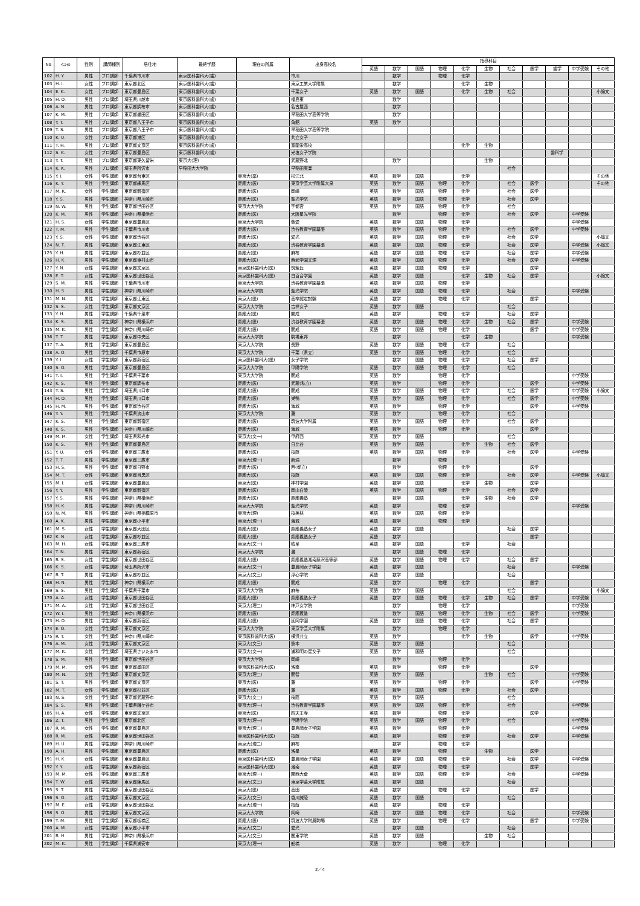| No | ｲﾆｼｬﾙ | 性別 | 講師種別 | 居住地 | 最終学歴 | 現在の所属 | 出身高校名 | 指導科目 | | | | | | | | | | |
| --- | --- | --- | --- | --- | --- | --- | --- | --- | --- | --- | --- | --- | --- | --- | --- | --- | --- | --- |
| | | | | | | | | 英語 | 数学 | 国語 | 物理 | 化学 | 生物 | 社会 | 医学 | 歯学 | 中学受験 | その他 |
| 102 | H. Y. | 男性 | プロ講師 | 千葉県市川市 | 東京医科歯科大(歯) | | 市川 | | 数学 | | 物理 | 化学 | | | | | | |
| 103 | H. I. | 女性 | プロ講師 | 東京都北区 | 東京医科歯科大(歯) | | 東京工業大学附属 | | 数学 | | | 化学 | 生物 | | | | | |
| 104 | E. K. | 女性 | プロ講師 | 東京都豊島区 | 東京医科歯科大(歯) | | 千葉女子 | 英語 | 数学 | 国語 | | 化学 | 生物 | 社会 | | | | 小論文 |
| 105 | H. O. | 男性 | プロ講師 | 埼玉県川越市 | 東京医科歯科大(歯) | | 福島東 | | 数学 | | | | | | | | | |
| 106 | A. N. | 男性 | プロ講師 | 東京都調布市 | 東京医科歯科大(歯) | | 名古屋西 | | 数学 | | | | | | | | | |
| 107 | K. M. | 男性 | プロ講師 | 東京都墨田区 | 東京医科歯科大(歯) | | 早稲田大学高等学院 | | 数学 | | | | | | | | | |
| 108 | Y. T. | 男性 | プロ講師 | 東京都八王子市 | 東京医科歯科大(歯) | | 角館 | 英語 | 数学 | | | | | | | | | |
| 109 | T. S. | 男性 | プロ講師 | 東京都八王子市 | 東京医科歯科大(歯) | | 早稲田大学高等学院 | | | | | | | | | | | |
| 110 | K. U. | 女性 | プロ講師 | 東京都港区 | 東京医科歯科大(歯) | | 共立女子 | | | | | | | | | | | |
| 111 | T. H. | 男性 | プロ講師 | 東京都文京区 | 東京医科歯科大(歯) | | 室蘭栄高校 | | | | | 化学 | 生物 | | | | | |
| 112 | S. K. | 女性 | プロ講師 | 東京都豊島区 | 東京医科歯科大(歯) | | 光塩女子学院 | | | | | | | | | 歯科学 | | |
| 113 | Y. T. | 男性 | プロ講師 | 東京都東久留米 | 東京大(理) | | 武蔵野北 | | 数学 | | | | 生物 | | | | | |
| 114 | K. K. | 男性 | プロ講師 | 埼玉県所沢市 | 早稲田大大学院 | | 早稲田実業 | | | | | | | 社会 | | | | |
| 115 | Y. I. | 女性 | 学生講師 | 東京都台東区 | | 東京大(薬) | 松江北 | 英語 | 数学 | 国語 | | 化学 | | | | | | その他 |
| 116 | K. Y. | 男性 | 学生講師 | 東京都練馬区 | | 慶應大(医) | 東京学芸大学附属大泉 | 英語 | 数学 | 国語 | 物理 | 化学 | | 社会 | 医学 | | | その他 |
| 117 | M. K. | 女性 | 学生講師 | 東京都新宿区 | | 慶應大(医) | 岡崎 | 英語 | 数学 | 国語 | 物理 | 化学 | | 社会 | 医学 | | | |
| 118 | Y. S. | 男性 | 学生講師 | 神奈川県川崎市 | | 慶應大(医) | 聖光学院 | 英語 | 数学 | 国語 | 物理 | 化学 | | 社会 | 医学 | | | |
| 119 | N. W. | 男性 | 学生講師 | 東京都世田谷区 | | 東京大大学院 | 宇都宮 | 英語 | 数学 | 国語 | 物理 | 化学 | | 社会 | | | | |
| 120 | K. M. | 男性 | 学生講師 | 神奈川県横浜市 | | 慶應大(医) | 大阪星光学院 | | 数学 | | 物理 | 化学 | | 社会 | 医学 | | 中学受験 | |
| 121 | H. S. | 女性 | 学生講師 | 東京都豊島区 | | 東京大大学院 | 敬愛 | 英語 | 数学 | 国語 | 物理 | 化学 | | | | | 中学受験 | |
| 122 | T. M. | 男性 | 学生講師 | 千葉県市川市 | | 慶應大(医) | 渋谷教育学園幕張 | 英語 | 数学 | 国語 | 物理 | 化学 | | 社会 | 医学 | | 中学受験 | |
| 123 | Y. S. | 女性 | 学生講師 | 東京都渋谷区 | | 慶應大(医) | 愛光 | 英語 | 数学 | 国語 | 物理 | 化学 | | 社会 | 医学 | | | 小論文 |
| 124 | N. T. | 男性 | 学生講師 | 東京都江東区 | | 慶應大(医) | 渋谷教育学園幕張 | 英語 | 数学 | 国語 | 物理 | 化学 | | 社会 | 医学 | | 中学受験 | 小論文 |
| 125 | Y. H. | 男性 | 学生講師 | 東京都杉並区 | | 慶應大(医) | 麻布 | 英語 | 数学 | 国語 | 物理 | 化学 | | 社会 | 医学 | | 中学受験 | |
| 126 | H. K. | 男性 | 学生講師 | 東京都東村山市 | | 慶應大(医) | 西武学園文理 | 英語 | 数学 | 国語 | 物理 | 化学 | | 社会 | 医学 | | 中学受験 | |
| 127 | Y. N. | 女性 | 学生講師 | 東京都文京区 | | 東京医科歯科大(医) | 筑紫丘 | 英語 | 数学 | 国語 | 物理 | 化学 | | | 医学 | | | |
| 128 | E. T. | 女性 | 学生講師 | 東京都世田谷区 | | 東京医科歯科大(医) | 白百合学園 | 英語 | 数学 | 国語 | | 化学 | 生物 | 社会 | 医学 | | | 小論文 |
| 129 | S. M. | 男性 | 学生講師 | 千葉県市川市 | | 東京大大学院 | 渋谷教育学園幕張 | 英語 | 数学 | 国語 | 物理 | 化学 | | | | | | |
| 130 | H. S. | 男性 | 学生講師 | 神奈川県川崎市 | | 東京大大学院 | 聖光学院 | 英語 | 数学 | 国語 | 物理 | 化学 | | 社会 | | | 中学受験 | |
| 131 | M. N. | 男性 | 学生講師 | 東京都江東区 | | 東京大(医) | 高卒認定試験 | 英語 | 数学 | | 物理 | 化学 | | | 医学 | | | |
| 132 | S. S. | 女性 | 学生講師 | 東京都文京区 | | 東京大大学院 | 吉祥女子 | 英語 | 数学 | 国語 | | | | 社会 | | | | |
| 133 | Y. H. | 男性 | 学生講師 | 千葉県千葉市 | | 慶應大(医) | 開成 | 英語 | 数学 | | 物理 | 化学 | | 社会 | 医学 | | | |
| 134 | K. S. | 男性 | 学生講師 | 神奈川県横浜市 | | 慶應大(医) | 渋谷教育学園幕張 | 英語 | 数学 | 国語 | 物理 | 化学 | 生物 | 社会 | 医学 | | 中学受験 | |
| 135 | M. K. | 男性 | 学生講師 | 神奈川県川崎市 | | 慶應大(医) | 開成 | 英語 | 数学 | 国語 | 物理 | 化学 | | | 医学 | | 中学受験 | |
| 136 | T. T. | 男性 | 学生講師 | 東京都中央区 | | 東京大大学院 | 駒場東邦 | | 数学 | | | 化学 | 生物 | | | | 中学受験 | |
| 137 | T. A. | 男性 | 学生講師 | 東京都豊島区 | | 東京大大学院 | 長野 | 英語 | 数学 | 国語 | 物理 | 化学 | | 社会 | | | | |
| 138 | A. O. | 男性 | 学生講師 | 千葉県市原市 | | 東京大大学院 | 千葉（県立） | 英語 | 数学 | 国語 | 物理 | 化学 | | 社会 | | | | |
| 139 | Y. I. | 女性 | 学生講師 | 東京都新宿区 | | 東京医科歯科大(医) | 女子学院 | | 数学 | 国語 | 物理 | 化学 | | 社会 | 医学 | | | |
| 140 | S. O. | 男性 | 学生講師 | 東京都豊島区 | | 東京大大学院 | 甲陽学院 | 英語 | 数学 | 国語 | 物理 | 化学 | | 社会 | | | | |
| 141 | T. I. | 男性 | 学生講師 | 千葉県千葉市 | | 東京大大学院 | 開成 | 英語 | 数学 | | 物理 | 化学 | | | | | 中学受験 | |
| 142 | K. S. | 男性 | 学生講師 | 東京都調布市 | | 慶應大(医) | 武蔵(私立) | 英語 | 数学 | | 物理 | 化学 | | | 医学 | | 中学受験 | |
| 143 | T. S. | 男性 | 学生講師 | 埼玉県川口市 | | 慶應大(医) | 開成 | 英語 | 数学 | 国語 | 物理 | 化学 | | 社会 | 医学 | | 中学受験 | 小論文 |
| 144 | H. O. | 男性 | 学生講師 | 埼玉県川口市 | | 慶應大(医) | 巣鴨 | 英語 | 数学 | 国語 | 物理 | 化学 | | 社会 | 医学 | | 中学受験 | |
| 145 | H. M. | 男性 | 学生講師 | 東京都渋谷区 | | 慶應大(医) | 海城 | 英語 | 数学 | | 物理 | 化学 | | | 医学 | | 中学受験 | |
| 146 | Y. Y. | 男性 | 学生講師 | 千葉県流山市 | | 東京大大学院 | 灘 | 英語 | 数学 | | 物理 | 化学 | | 社会 | | | | |
| 147 | K. S. | 男性 | 学生講師 | 東京都新宿区 | | 慶應大(医) | 筑波大学附属 | 英語 | 数学 | 国語 | 物理 | 化学 | | 社会 | 医学 | | | |
| 148 | K. S. | 男性 | 学生講師 | 神奈川県川崎市 | | 慶應大(医) | 海城 | 英語 | 数学 | | 物理 | 化学 | | | 医学 | | | |
| 149 | M. M. | 女性 | 学生講師 | 埼玉県和光市 | | 東京大(文一) | 甲府西 | 英語 | 数学 | 国語 | | | | 社会 | | | | |
| 150 | K. S. | 男性 | 学生講師 | 東京都豊島区 | | 慶應大(医) | 日比谷 | 英語 | 数学 | 国語 | | 化学 | 生物 | 社会 | 医学 | | | |
| 151 | Y. U. | 女性 | 学生講師 | 東京都三鷹市 | | 慶應大(医) | 桜蔭 | 英語 | 数学 | 国語 | 物理 | 化学 | | 社会 | 医学 | | 中学受験 | |
| 152 | T. T. | 男性 | 学生講師 | 東京都三鷹市 | | 東京大(理一) | 新潟 | | 数学 | | 物理 | | | | | | | |
| 153 | H. S. | 男性 | 学生講師 | 東京都日野市 | | 慶應大(医) | 西(都立) | | 数学 | | 物理 | 化学 | | | 医学 | | | |
| 154 | M. T. | 女性 | 学生講師 | 東京都目黒区 | | 慶應大(医) | 桜蔭 | 英語 | 数学 | 国語 | 物理 | 化学 | | 社会 | 医学 | | 中学受験 | 小論文 |
| 155 | M. I. | 女性 | 学生講師 | 東京都豊島区 | | 東京大(医) | 神村学園 | 英語 | 数学 | 国語 | | 化学 | 生物 | | 医学 | | | |
| 156 | Y. Y. | 男性 | 学生講師 | 東京都新宿区 | | 慶應大(医) | 岡山白陵 | 英語 | 数学 | 国語 | 物理 | 化学 | | 社会 | 医学 | | | |
| 157 | Y. S. | 男性 | 学生講師 | 神奈川県横浜市 | | 慶應大(医) | 慶應義塾 | | 数学 | 国語 | | 化学 | 生物 | 社会 | 医学 | | | |
| 158 | H. K. | 男性 | 学生講師 | 神奈川県川崎市 | | 東京大大学院 | 聖光学院 | 英語 | 数学 | | 物理 | 化学 | | | | | 中学受験 | |
| 159 | N. M. | 男性 | 学生講師 | 神奈川県相模原市 | | 東京大(理) | 桜美林 | 英語 | 数学 | 国語 | 物理 | 化学 | | | | | | |
| 160 | A. K. | 男性 | 学生講師 | 東京都小平市 | | 東京大(理一) | 海城 | 英語 | 数学 | | 物理 | 化学 | | | | | | |
| 161 | M. S. | 女性 | 学生講師 | 東京都大田区 | | 慶應大(医) | 慶應義塾女子 | 英語 | 数学 | 国語 | | | | 社会 | 医学 | | | |
| 162 | K. N. | 女性 | 学生講師 | 東京都杉並区 | | 慶應大(医) | 慶應義塾女子 | 英語 | 数学 | | | | | | 医学 | | | |
| 163 | M. H. | 女性 | 学生講師 | 東京都三鷹市 | | 東京大(文一) | 岐阜 | 英語 | 数学 | 国語 | | 化学 | | 社会 | | | | |
| 164 | T. N. | 男性 | 学生講師 | 東京都新宿区 | | 東京大大学院 | 灘 | | 数学 | 国語 | 物理 | 化学 | | | | | | |
| 165 | R. S. | 女性 | 学生講師 | 東京都世田谷区 | | 慶應大(医) | 慶應義塾湘南藤沢高等部 | 英語 | 数学 | 国語 | 物理 | 化学 | | 社会 | 医学 | | | |
| 166 | K. S. | 女性 | 学生講師 | 埼玉県所沢市 | | 東京大(文一) | 豊島岡女子学園 | 英語 | 数学 | 国語 | | | | 社会 | | | 中学受験 | |
| 167 | R. T. | 男性 | 学生講師 | 東京都杉並区 | | 東京大(文三) | 浮心学院 | 英語 | 数学 | 国語 | | | | 社会 | | | | |
| 168 | H. N. | 男性 | 学生講師 | 神奈川県横浜市 | | 慶應大(医) | 開成 | 英語 | 数学 | | 物理 | 化学 | | | 医学 | | | |
| 169 | S. S. | 男性 | 学生講師 | 千葉県千葉市 | | 東京大大学院 | 麻布 | 英語 | 数学 | 国語 | | | | 社会 | | | | 小論文 |
| 170 | A. A. | 女性 | 学生講師 | 東京都世田谷区 | | 慶應大(医) | 慶應義塾女子 | 英語 | 数学 | 国語 | 物理 | 化学 | 生物 | 社会 | 医学 | | 中学受験 | |
| 171 | M. A. | 女性 | 学生講師 | 東京都世田谷区 | | 東京大(理二) | 神戸女学院 | | 数学 | | 物理 | 化学 | | | | | 中学受験 | |
| 172 | W. I. | 男性 | 学生講師 | 神奈川県横浜市 | | 慶應大(医) | 慶應義塾 | | 数学 | 国語 | 物理 | 化学 | 生物 | 社会 | 医学 | | 中学受験 | |
| 173 | H. O. | 男性 | 学生講師 | 東京都新宿区 | | 慶應大(医) | 延岡学園 | 英語 | 数学 | 国語 | 物理 | 化学 | | 社会 | 医学 | | | |
| 174 | E. O. | 女性 | 学生講師 | 東京都文京区 | | 東京大大学院 | 東京学芸大学附属 | | 数学 | | 物理 | 化学 | | | | | | |
| 175 | R. T. | 女性 | 学生講師 | 神奈川県川崎市 | | 東京医科歯科大(医) | 横浜共立 | 英語 | 数学 | | | 化学 | 生物 | | 医学 | | 中学受験 | |
| 176 | A. M. | 女性 | 学生講師 | 東京都文京区 | | 東京大(文三) | 熊本 | 英語 | 数学 | 国語 | | | | 社会 | | | | |
| 177 | M. K. | 女性 | 学生講師 | 埼玉県さいたま市 | | 東京大(文一) | 浦和明の星女子 | 英語 | 数学 | 国語 | | | | 社会 | | | | |
| 178 | S. M. | 男性 | 学生講師 | 東京都世田谷区 | | 東京大大学院 | 岡崎 | | 数学 | | 物理 | 化学 | | | | | | |
| 179 | M. M. | 女性 | 学生講師 | 東京都墨田区 | | 東京医科歯科大(医) | 洛南 | 英語 | 数学 | | 物理 | 化学 | | | 医学 | | | |
| 180 | M. N. | 女性 | 学生講師 | 東京都文京区 | | 東京大(理二) | 開智 | 英語 | 数学 | 国語 | | | 生物 | 社会 | | | 中学受験 | |
| 181 | S. T. | 男性 | 学生講師 | 東京都文京区 | | 東京大(医) | 灘 | 英語 | 数学 | | 物理 | 化学 | | | 医学 | | 中学受験 | |
| 182 | M. T. | 女性 | 学生講師 | 東京都杉並区 | | 慶應大(医) | 灘 | 英語 | 数学 | 国語 | 物理 | 化学 | | 社会 | 医学 | | | |
| 183 | N. S. | 女性 | 学生講師 | 東京都武蔵野市 | | 東京大(文二) | 桜蔭 | 英語 | 数学 | 国語 | | | | 社会 | | | | |
| 184 | S. S. | 男性 | 学生講師 | 千葉県鎌ケ谷市 | | 東京大(理一) | 渋谷教育学園幕張 | 英語 | 数学 | 国語 | 物理 | 化学 | | 社会 | | | 中学受験 | |
| 185 | H. A. | 女性 | 学生講師 | 東京都文京区 | | 東京大(医) | 四天王寺 | 英語 | 数学 | | 物理 | 化学 | | | 医学 | | | |
| 186 | Z. T. | 男性 | 学生講師 | 東京都北区 | | 東京大(理一) | 甲陽学院 | 英語 | 数学 | 国語 | 物理 | 化学 | | 社会 | | | 中学受験 | |
| 187 | R. M. | 女性 | 学生講師 | 東京都豊島区 | | 東京大(理二) | 豊島岡女子学園 | 英語 | 数学 | | 物理 | 化学 | | | | | 中学受験 | |
| 188 | R. M. | 女性 | 学生講師 | 東京都世田谷区 | | 東京医科歯科大(医) | 桜蔭 | 英語 | 数学 | | 物理 | 化学 | | 社会 | 医学 | | 中学受験 | |
| 189 | H. U. | 男性 | 学生講師 | 神奈川県川崎市 | | 東京大(理二) | 麻布 | | 数学 | | 物理 | 化学 | | | | | | |
| 190 | A. H. | 男性 | 学生講師 | 東京都豊島区 | | 慶應大(医) | 洛星 | 英語 | 数学 | | 物理 | | 生物 | | 医学 | | | |
| 191 | H. K. | 女性 | 学生講師 | 東京都豊島区 | | 東京医科歯科大(医) | 豊島岡女子学園 | 英語 | 数学 | 国語 | 物理 | 化学 | | 社会 | 医学 | | 中学受験 | |
| 192 | Y. Y. | 女性 | 学生講師 | 東京都新宿区 | | 東京医科歯科大(医) | 洛南 | 英語 | 数学 | | 物理 | 化学 | | | 医学 | | | |
| 193 | M. M. | 女性 | 学生講師 | 東京都三鷹市 | | 東京大(理一) | 関西大倉 | 英語 | 数学 | 国語 | 物理 | 化学 | | 社会 | | | 中学受験 | |
| 194 | T. W. | 女性 | 学生講師 | 東京都練馬区 | | 東京大(文三) | 東京学芸大学附属 | 英語 | 数学 | 国語 | | | | 社会 | | | | |
| 195 | S. T. | 男性 | 学生講師 | 東京都世田谷区 | | 東京大(医) | 高田 | 英語 | 数学 | | 物理 | 化学 | | | 医学 | | | |
| 196 | S. O. | 女性 | 学生講師 | 東京都文京区 | | 東京大(文三) | 香川誠陵 | 英語 | 数学 | 国語 | | | | 社会 | | | | |
| 197 | M. E. | 女性 | 学生講師 | 東京都世田谷区 | | 東京大(理一) | 桜蔭 | 英語 | 数学 | | 物理 | 化学 | | | | | | |
| 198 | S. O. | 男性 | 学生講師 | 東京都文京区 | | 東京大大学院 | 岡崎 | 英語 | 数学 | 国語 | 物理 | 化学 | | 社会 | | | 中学受験 | |
| 199 | T. M. | 男性 | 学生講師 | 東京都板橋区 | | 慶應大(医) | 筑波大学附属駒場 | 英語 | 数学 | | 物理 | 化学 | | | 医学 | | 中学受験 | |
| 200 | A. M. | 女性 | 学生講師 | 東京都小平市 | | 東京大(文二) | 愛光 | | 数学 | 国語 | | | | 社会 | | | | |
| 201 | R. H. | 男性 | 学生講師 | 神奈川県横浜市 | | 東京大(文三) | 関東学院 | 英語 | 数学 | 国語 | | | 生物 | 社会 | | | | |
| 202 | M. K. | 男性 | 学生講師 | 千葉県浦安市 | | 東京大(理一) | 船橋 | 英語 | 数学 | | 物理 | 化学 | | | | | | |
2／4